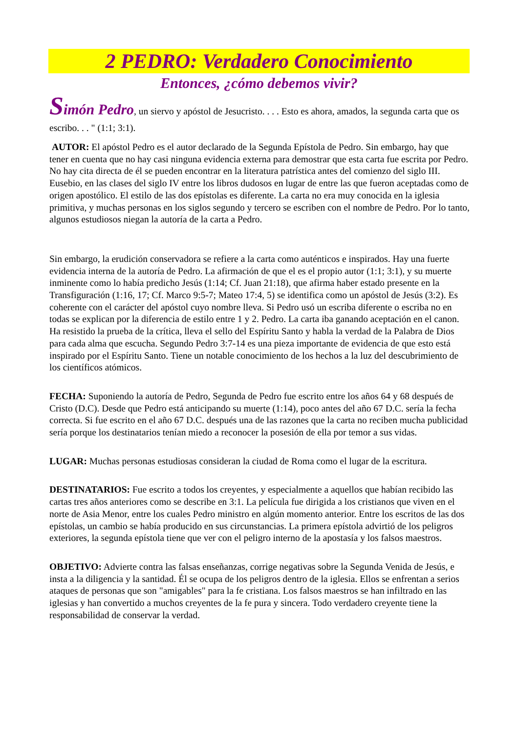2 PEDRO: Verdadero Conocimiento
Entonces, ¿cómo debemos vivir?
Simón Pedro, un siervo y apóstol de Jesucristo. . . . Esto es ahora, amados, la segunda carta que os escribo. . . " (1:1; 3:1).
AUTOR: El apóstol Pedro es el autor declarado de la Segunda Epístola de Pedro. Sin embargo, hay que tener en cuenta que no hay casi ninguna evidencia externa para demostrar que esta carta fue escrita por Pedro. No hay cita directa de él se pueden encontrar en la literatura patrística antes del comienzo del siglo III. Eusebio, en las clases del siglo IV entre los libros dudosos en lugar de entre las que fueron aceptadas como de origen apostólico. El estilo de las dos epístolas es diferente. La carta no era muy conocida en la iglesia primitiva, y muchas personas en los siglos segundo y tercero se escriben con el nombre de Pedro. Por lo tanto, algunos estudiosos niegan la autoría de la carta a Pedro.
Sin embargo, la erudición conservadora se refiere a la carta como auténticos e inspirados. Hay una fuerte evidencia interna de la autoría de Pedro. La afirmación de que el es el propio autor (1:1; 3:1), y su muerte inminente como lo había predicho Jesús (1:14; Cf. Juan 21:18), que afirma haber estado presente en la Transfiguración (1:16, 17; Cf. Marco 9:5-7; Mateo 17:4, 5) se identifica como un apóstol de Jesús (3:2). Es coherente con el carácter del apóstol cuyo nombre lleva. Si Pedro usó un escriba diferente o escriba no en todas se explican por la diferencia de estilo entre 1 y 2. Pedro. La carta iba ganando aceptación en el canon. Ha resistido la prueba de la crítica, lleva el sello del Espíritu Santo y habla la verdad de la Palabra de Dios para cada alma que escucha. Segundo Pedro 3:7-14 es una pieza importante de evidencia de que esto está inspirado por el Espíritu Santo. Tiene un notable conocimiento de los hechos a la luz del descubrimiento de los científicos atómicos.
FECHA: Suponiendo la autoría de Pedro, Segunda de Pedro fue escrito entre los años 64 y 68 después de Cristo (D.C). Desde que Pedro está anticipando su muerte (1:14), poco antes del año 67 D.C. sería la fecha correcta. Si fue escrito en el año 67 D.C. después una de las razones que la carta no reciben mucha publicidad sería porque los destinatarios tenían miedo a reconocer la posesión de ella por temor a sus vidas.
LUGAR: Muchas personas estudiosas consideran la ciudad de Roma como el lugar de la escritura.
DESTINATARIOS: Fue escrito a todos los creyentes, y especialmente a aquellos que habían recibido las cartas tres años anteriores como se describe en 3:1. La película fue dirigida a los cristianos que viven en el norte de Asia Menor, entre los cuales Pedro ministro en algún momento anterior. Entre los escritos de las dos epístolas, un cambio se había producido en sus circunstancias. La primera epístola advirtió de los peligros exteriores, la segunda epístola tiene que ver con el peligro interno de la apostasía y los falsos maestros.
OBJETIVO: Advierte contra las falsas enseñanzas, corrige negativas sobre la Segunda Venida de Jesús, e insta a la diligencia y la santidad. Él se ocupa de los peligros dentro de la iglesia. Ellos se enfrentan a serios ataques de personas que son "amigables" para la fe cristiana. Los falsos maestros se han infiltrado en las iglesias y han convertido a muchos creyentes de la fe pura y sincera. Todo verdadero creyente tiene la responsabilidad de conservar la verdad.